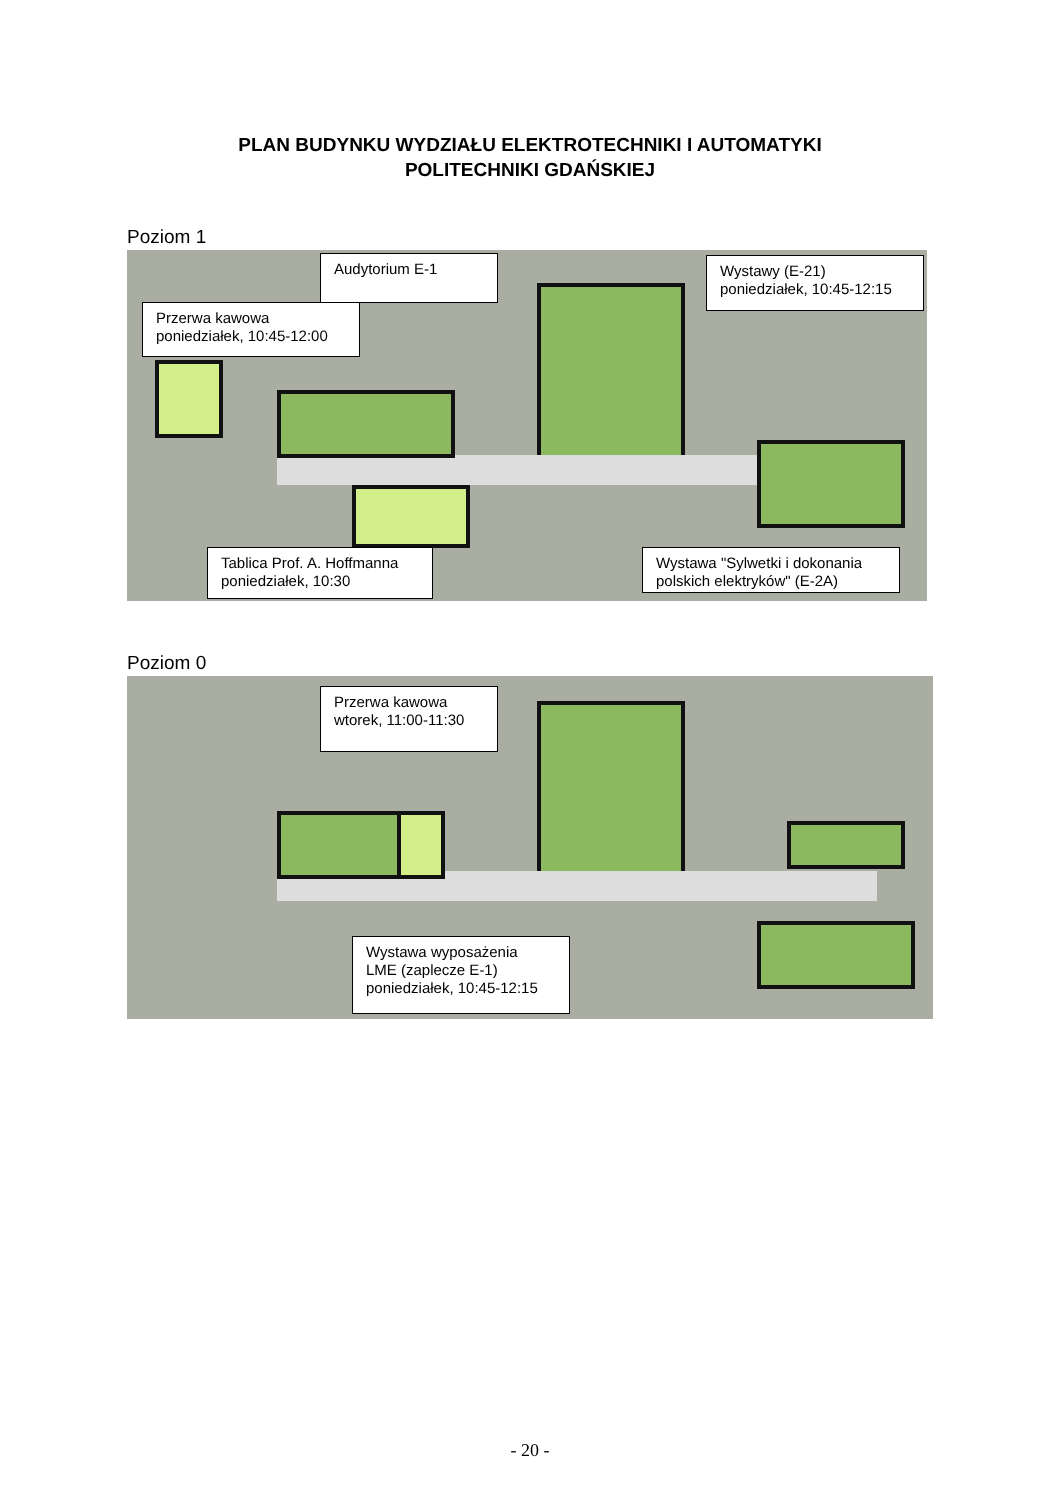PLAN BUDYNKU WYDZIAŁU ELEKTROTECHNIKI I AUTOMATYKI
POLITECHNIKI GDAŃSKIEJ
Poziom 1
Audytorium E-1
Wystawy (E-21)
poniedziałek, 10:45-12:15
Przerwa kawowa
poniedziałek, 10:45-12:00
Tablica Prof. A. Hoffmanna
poniedziałek, 10:30
Wystawa "Sylwetki i dokonania
polskich elektryków" (E-2A)
Poziom 0
Przerwa kawowa
wtorek, 11:00-11:30
Wystawa wyposażenia
LME (zaplecze E-1)
poniedziałek, 10:45-12:15
- 20 -